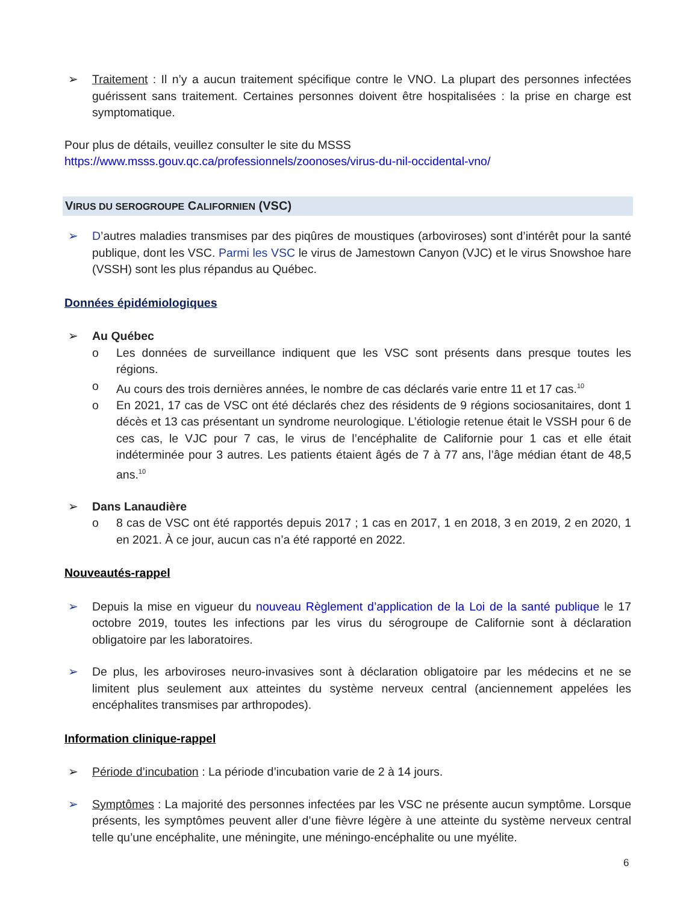➢ Traitement : Il n’y a aucun traitement spécifique contre le VNO. La plupart des personnes infectées guérissent sans traitement. Certaines personnes doivent être hospitalisées : la prise en charge est symptomatique.
Pour plus de détails, veuillez consulter le site du MSSS
https://www.msss.gouv.qc.ca/professionnels/zoonoses/virus-du-nil-occidental-vno/
VIRUS DU SEROGROUPE CALIFORNIEN (VSC)
➢ D’autres maladies transmises par des piqûres de moustiques (arboviroses) sont d’intérêt pour la santé publique, dont les VSC. Parmi les VSC le virus de Jamestown Canyon (VJC) et le virus Snowshoe hare (VSSH) sont les plus répandus au Québec.
Données épidémiologiques
➢ Au Québec
o Les données de surveillance indiquent que les VSC sont présents dans presque toutes les régions.
o Au cours des trois dernières années, le nombre de cas déclarés varie entre 11 et 17 cas.<sup>10</sup>
o En 2021, 17 cas de VSC ont été déclarés chez des résidents de 9 régions sociosanitaires, dont 1 décès et 13 cas présentant un syndrome neurologique. L’étiologie retenue était le VSSH pour 6 de ces cas, le VJC pour 7 cas, le virus de l’encéphalite de Californie pour 1 cas et elle était indéterminée pour 3 autres. Les patients étaient âgés de 7 à 77 ans, l’âge médian étant de 48,5 ans.<sup>10</sup>
➢ Dans Lanaudière
o 8 cas de VSC ont été rapportés depuis 2017 ; 1 cas en 2017, 1 en 2018, 3 en 2019, 2 en 2020, 1 en 2021. À ce jour, aucun cas n’a été rapporté en 2022.
Nouveautés-rappel
➢ Depuis la mise en vigueur du nouveau Règlement d’application de la Loi de la santé publique le 17 octobre 2019, toutes les infections par les virus du sérogroupe de Californie sont à déclaration obligatoire par les laboratoires.
➢ De plus, les arboviroses neuro-invasives sont à déclaration obligatoire par les médecins et ne se limitent plus seulement aux atteintes du système nerveux central (anciennement appelées les encéphalites transmises par arthropodes).
Information clinique-rappel
➢ Période d’incubation : La période d’incubation varie de 2 à 14 jours.
➢ Symptômes : La majorité des personnes infectées par les VSC ne présente aucun symptôme. Lorsque présents, les symptômes peuvent aller d’une fièvre légère à une atteinte du système nerveux central telle qu’une encéphalite, une méningite, une méningo-encéphalite ou une myélite.
6